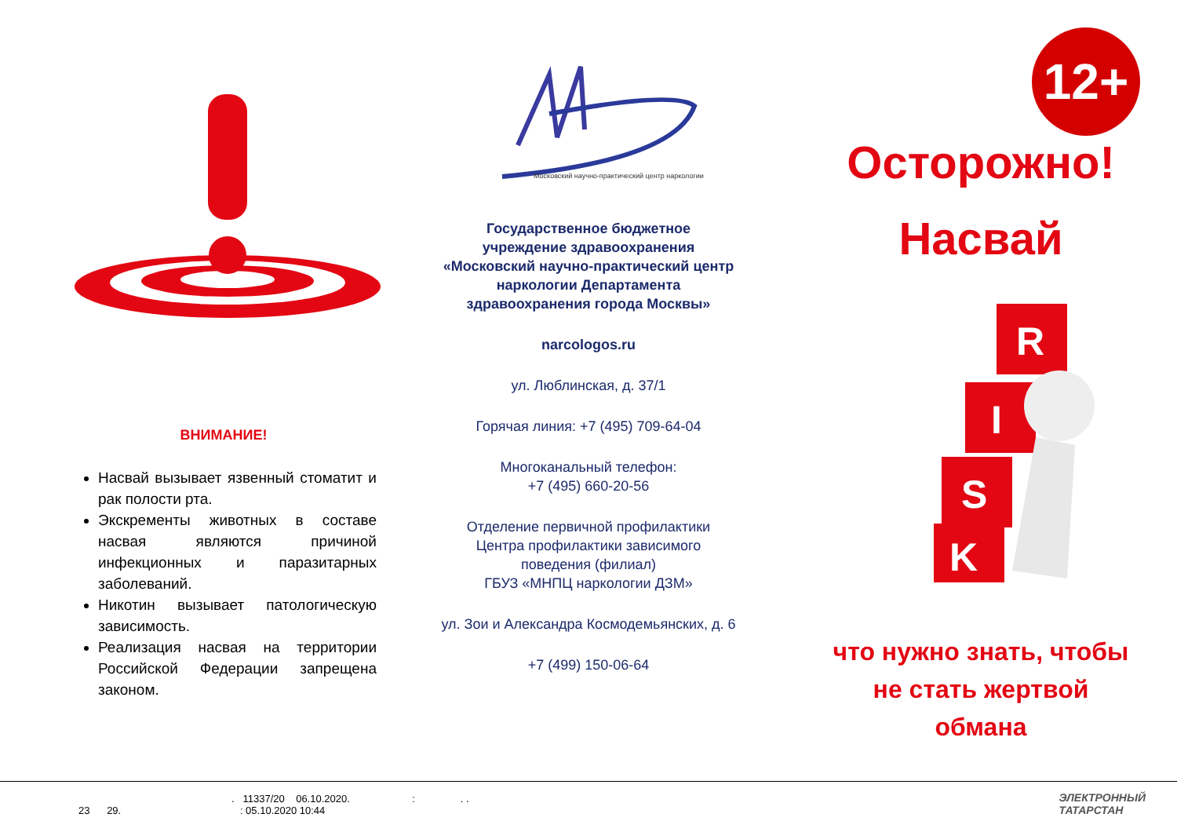ВНИМАНИЕ!
Насвай вызывает язвенный стоматит и рак полости рта.
Экскременты животных в составе насвая являются причиной инфекционных и паразитарных заболеваний.
Никотин вызывает патологическую зависимость.
Реализация насвая на территории Российской Федерации запрещена законом.
Московский научно-практический центр наркологии
Государственное бюджетное
учреждение здравоохранения
«Московский научно-практический центр
наркологии Департамента
здравоохранения города Москвы»
narcologos.ru
ул. Люблинская, д. 37/1
Горячая линия: +7 (495) 709-64-04
Многоканальный телефон:
+7 (495) 660-20-56
Отделение первичной профилактики
Центра профилактики зависимого
поведения (филиал)
ГБУЗ «МНПЦ наркологии ДЗМ»
ул. Зои и Александра Космодемьянских, д. 6
+7 (499) 150-06-64
12+
Осторожно!
Насвай
R
I
S
K
что нужно знать, чтобы
не стать жертвой
обмана
. 11337/20 06.10.2020. : . .
23 29. : 05.10.2020 10:44
ЭЛЕКТРОННЫЙ
ТАТАРСТАН